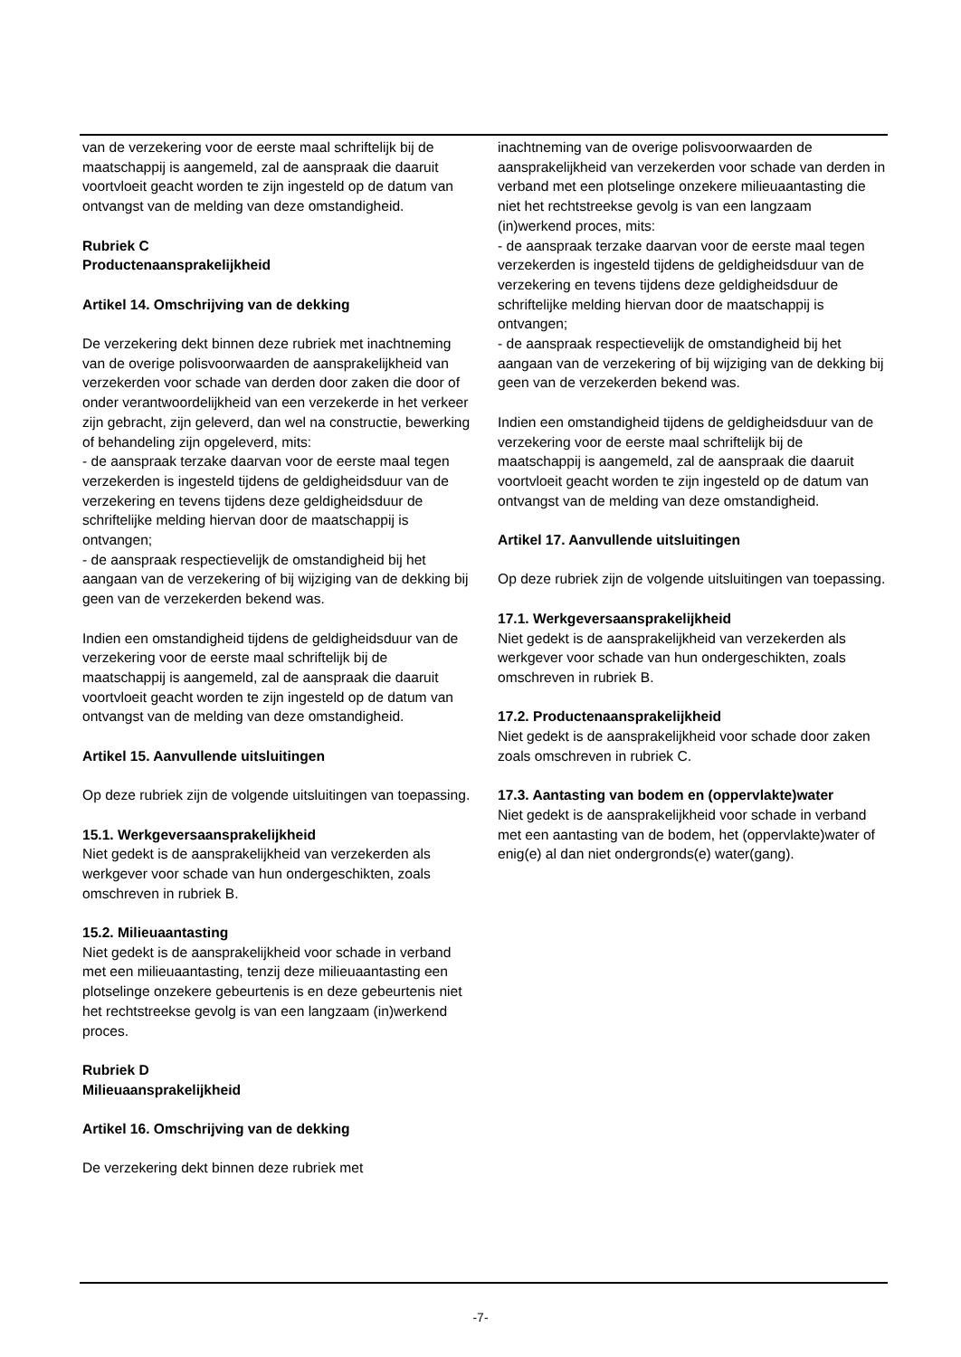van de verzekering voor de eerste maal schriftelijk bij de maatschappij is aangemeld, zal de aanspraak die daaruit voortvloeit geacht worden te zijn ingesteld op de datum van ontvangst van de melding van deze omstandigheid.
Rubriek C
Productenaansprakelijkheid
Artikel 14. Omschrijving van de dekking
De verzekering dekt binnen deze rubriek met inachtneming van de overige polisvoorwaarden de aansprakelijkheid van verzekerden voor schade van derden door zaken die door of onder verantwoordelijkheid van een verzekerde in het verkeer zijn gebracht, zijn geleverd, dan wel na constructie, bewerking of behandeling zijn opgeleverd, mits:
- de aanspraak terzake daarvan voor de eerste maal tegen verzekerden is ingesteld tijdens de geldigheidsduur van de verzekering en tevens tijdens deze geldigheidsduur de schriftelijke melding hiervan door de maatschappij is ontvangen;
- de aanspraak respectievelijk de omstandigheid bij het aangaan van de verzekering of bij wijziging van de dekking bij geen van de verzekerden bekend was.
Indien een omstandigheid tijdens de geldigheidsduur van de verzekering voor de eerste maal schriftelijk bij de maatschappij is aangemeld, zal de aanspraak die daaruit voortvloeit geacht worden te zijn ingesteld op de datum van ontvangst van de melding van deze omstandigheid.
Artikel 15. Aanvullende uitsluitingen
Op deze rubriek zijn de volgende uitsluitingen van toepassing.
15.1. Werkgeversaansprakelijkheid
Niet gedekt is de aansprakelijkheid van verzekerden als werkgever voor schade van hun ondergeschikten, zoals omschreven in rubriek B.
15.2. Milieuaantasting
Niet gedekt is de aansprakelijkheid voor schade in verband met een milieuaantasting, tenzij deze milieuaantasting een plotselinge onzekere gebeurtenis is en deze gebeurtenis niet het rechtstreekse gevolg is van een langzaam (in)werkend proces.
Rubriek D
Milieuaansprakelijkheid
Artikel 16. Omschrijving van de dekking
De verzekering dekt binnen deze rubriek met
inachtneming van de overige polisvoorwaarden de aansprakelijkheid van verzekerden voor schade van derden in verband met een plotselinge onzekere milieuaantasting die niet het rechtstreekse gevolg is van een langzaam (in)werkend proces, mits:
- de aanspraak terzake daarvan voor de eerste maal tegen verzekerden is ingesteld tijdens de geldigheidsduur van de verzekering en tevens tijdens deze geldigheidsduur de schriftelijke melding hiervan door de maatschappij is ontvangen;
- de aanspraak respectievelijk de omstandigheid bij het aangaan van de verzekering of bij wijziging van de dekking bij geen van de verzekerden bekend was.
Indien een omstandigheid tijdens de geldigheidsduur van de verzekering voor de eerste maal schriftelijk bij de maatschappij is aangemeld, zal de aanspraak die daaruit voortvloeit geacht worden te zijn ingesteld op de datum van ontvangst van de melding van deze omstandigheid.
Artikel 17. Aanvullende uitsluitingen
Op deze rubriek zijn de volgende uitsluitingen van toepassing.
17.1. Werkgeversaansprakelijkheid
Niet gedekt is de aansprakelijkheid van verzekerden als werkgever voor schade van hun ondergeschikten, zoals omschreven in rubriek B.
17.2. Productenaansprakelijkheid
Niet gedekt is de aansprakelijkheid voor schade door zaken zoals omschreven in rubriek C.
17.3. Aantasting van bodem en (oppervlakte)water
Niet gedekt is de aansprakelijkheid voor schade in verband met een aantasting van de bodem, het (oppervlakte)water of enig(e) al dan niet ondergronds(e) water(gang).
-7-